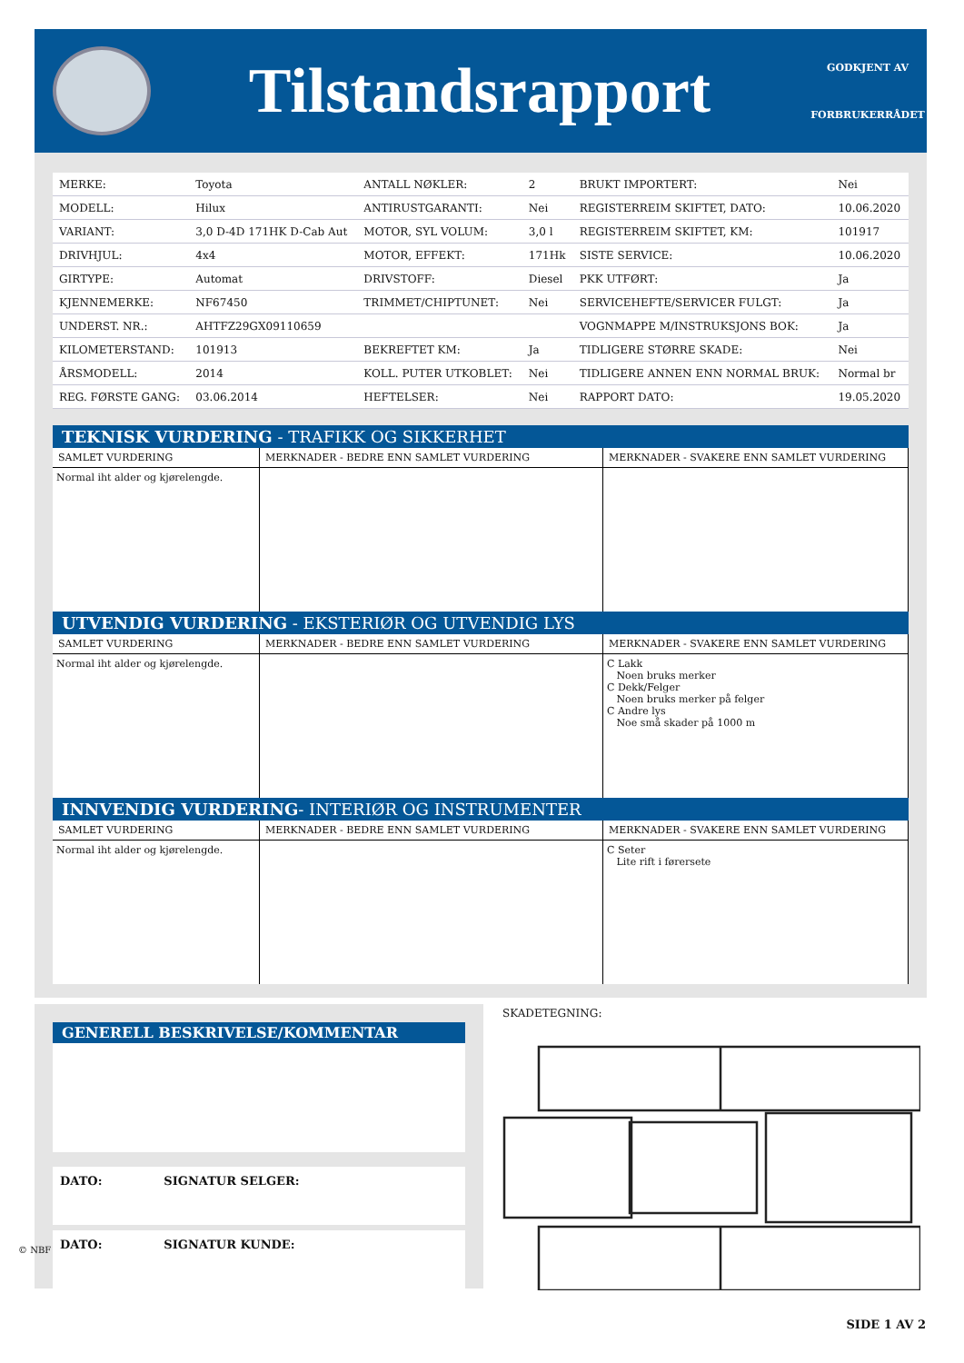Tilstandsrapport
GODKJENT AV
FORBRUKERRÅDET
| MERKE: | Toyota | ANTALL NØKLER: | 2 | BRUKT IMPORTERT: | Nei |
| MODELL: | Hilux | ANTIRUSTGARANTI: | Nei | REGISTERREIM SKIFTET, DATO: | 10.06.2020 |
| VARIANT: | 3,0 D-4D 171HK D-Cab Aut | MOTOR, SYL VOLUM: | 3,0 l | REGISTERREIM SKIFTET, KM: | 101917 |
| DRIVHJUL: | 4x4 | MOTOR, EFFEKT: | 171Hk | SISTE SERVICE: | 10.06.2020 |
| GIRTYPE: | Automat | DRIVSTOFF: | Diesel | PKK UTFØRT: | Ja |
| KJENNEMERKE: | NF67450 | TRIMMET/CHIPTUNET: | Nei | SERVICEHEFTE/SERVICER FULGT: | Ja |
| UNDERST. NR.: | AHTFZ29GX09110659 | | | VOGNMAPPE M/INSTRUKSJONS BOK: | Ja |
| KILOMETERSTAND: | 101913 | BEKREFTET KM: | Ja | TIDLIGERE STØRRE SKADE: | Nei |
| ÅRSMODELL: | 2014 | KOLL. PUTER UTKOBLET: | Nei | TIDLIGERE ANNEN ENN NORMAL BRUK: | Normal br |
| REG. FØRSTE GANG: | 03.06.2014 | HEFTELSER: | Nei | RAPPORT DATO: | 19.05.2020 |
TEKNISK VURDERING - TRAFIKK OG SIKKERHET
| SAMLET VURDERING | MERKNADER - BEDRE ENN SAMLET VURDERING | MERKNADER - SVAKERE ENN SAMLET VURDERING |
| --- | --- | --- |
| Normal iht alder og kjørelengde. | | |
UTVENDIG VURDERING - EKSTERIØR OG UTVENDIG LYS
| SAMLET VURDERING | MERKNADER - BEDRE ENN SAMLET VURDERING | MERKNADER - SVAKERE ENN SAMLET VURDERING |
| --- | --- | --- |
| Normal iht alder og kjørelengde. | | C Lakk Noen bruks merker C Dekk/Felger Noen bruks merker på felger C Andre lys Noe små skader på 1000 m |
INNVENDIG VURDERING- INTERIØR OG INSTRUMENTER
| SAMLET VURDERING | MERKNADER - BEDRE ENN SAMLET VURDERING | MERKNADER - SVAKERE ENN SAMLET VURDERING |
| --- | --- | --- |
| Normal iht alder og kjørelengde. | | C Seter Lite rift i førersete |
GENERELL BESKRIVELSE/KOMMENTAR
DATO: SIGNATUR SELGER:
DATO: SIGNATUR KUNDE:
SKADETEGNING:
© NBF
SIDE 1 AV 2